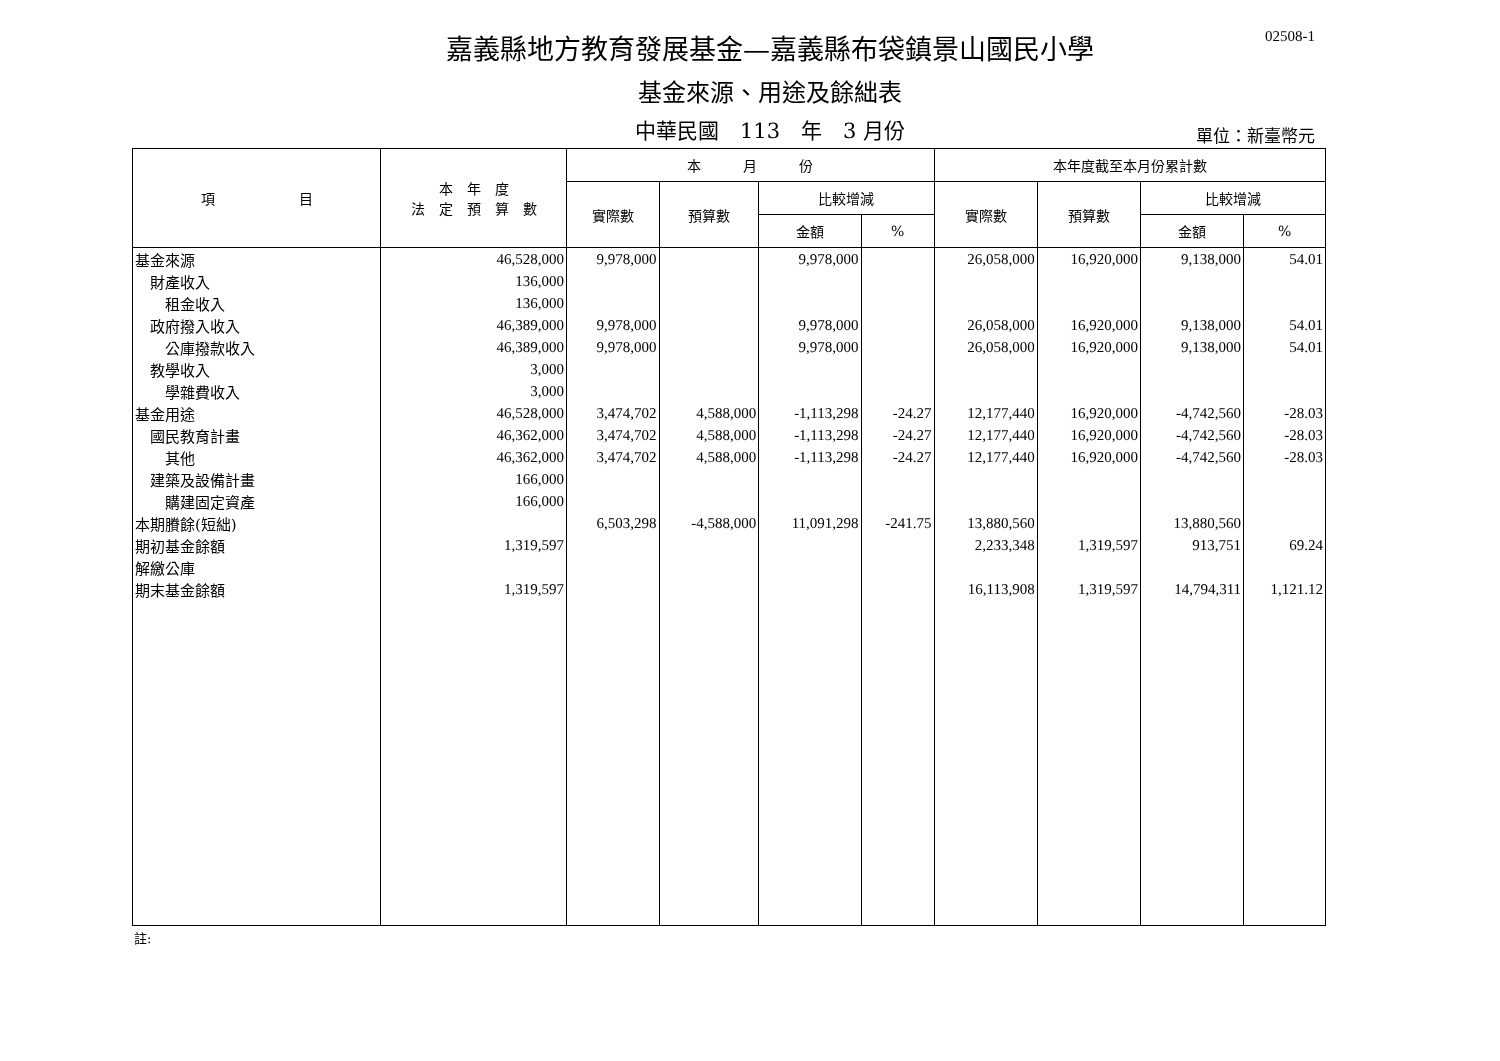02508-1
嘉義縣地方教育發展基金—嘉義縣布袋鎮景山國民小學
基金來源、用途及餘絀表
中華民國　113　年　3 月份
單位：新臺幣元
| 項 目 | 本 年 度 法 定 預 算 數 | 本 月 份 | | | | 本年度截至本月份累計數 | | | |
| --- | --- | --- | --- | --- | --- | --- | --- | --- | --- |
| | | 實際數 | 預算數 | 比較增減 | | 實際數 | 預算數 | 比較增減 | |
| | | | | 金額 | % | | | 金額 | % |
| 基金來源 | 46,528,000 | 9,978,000 | | 9,978,000 | | 26,058,000 | 16,920,000 | 9,138,000 | 54.01 |
| 財產收入 | 136,000 | | | | | | | | |
| 租金收入 | 136,000 | | | | | | | | |
| 政府撥入收入 | 46,389,000 | 9,978,000 | | 9,978,000 | | 26,058,000 | 16,920,000 | 9,138,000 | 54.01 |
| 公庫撥款收入 | 46,389,000 | 9,978,000 | | 9,978,000 | | 26,058,000 | 16,920,000 | 9,138,000 | 54.01 |
| 教學收入 | 3,000 | | | | | | | | |
| 學雜費收入 | 3,000 | | | | | | | | |
| 基金用途 | 46,528,000 | 3,474,702 | 4,588,000 | -1,113,298 | -24.27 | 12,177,440 | 16,920,000 | -4,742,560 | -28.03 |
| 國民教育計畫 | 46,362,000 | 3,474,702 | 4,588,000 | -1,113,298 | -24.27 | 12,177,440 | 16,920,000 | -4,742,560 | -28.03 |
| 其他 | 46,362,000 | 3,474,702 | 4,588,000 | -1,113,298 | -24.27 | 12,177,440 | 16,920,000 | -4,742,560 | -28.03 |
| 建築及設備計畫 | 166,000 | | | | | | | | |
| 購建固定資產 | 166,000 | | | | | | | | |
| 本期賸餘(短絀) | | 6,503,298 | -4,588,000 | 11,091,298 | -241.75 | 13,880,560 | | 13,880,560 | |
| 期初基金餘額 | 1,319,597 | | | | | 2,233,348 | 1,319,597 | 913,751 | 69.24 |
| 解繳公庫 | | | | | | | | | |
| 期末基金餘額 | 1,319,597 | | | | | 16,113,908 | 1,319,597 | 14,794,311 | 1,121.12 |
註: